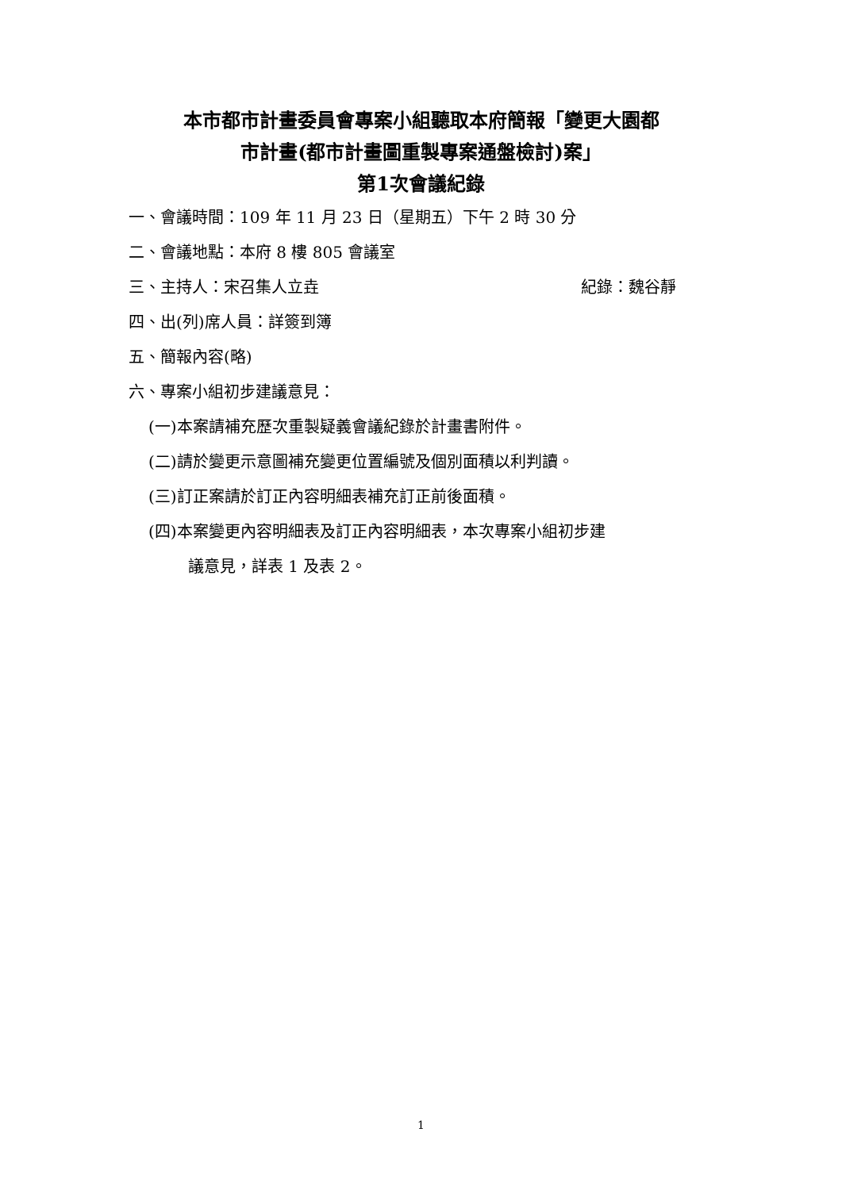本市都市計畫委員會專案小組聽取本府簡報「變更大園都
市計畫(都市計畫圖重製專案通盤檢討)案」
第1次會議紀錄
一、會議時間：109 年 11 月 23 日（星期五）下午 2 時 30 分
二、會議地點：本府 8 樓 805 會議室
三、主持人：宋召集人立垚 紀錄：魏谷靜
四、出(列)席人員：詳簽到簿
五、簡報內容(略)
六、專案小組初步建議意見：
(一)本案請補充歷次重製疑義會議紀錄於計畫書附件。
(二)請於變更示意圖補充變更位置編號及個別面積以利判讀。
(三)訂正案請於訂正內容明細表補充訂正前後面積。
(四)本案變更內容明細表及訂正內容明細表，本次專案小組初步建
議意見，詳表 1 及表 2。
1